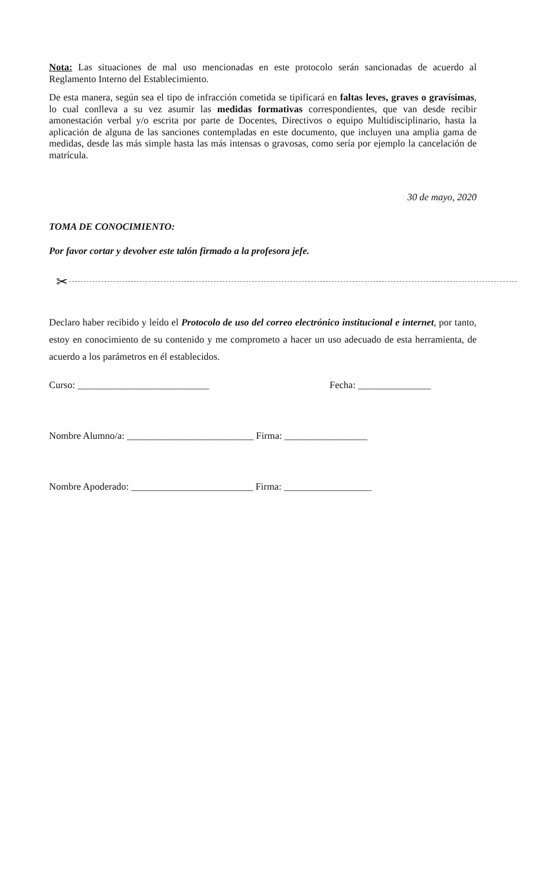Nota: Las situaciones de mal uso mencionadas en este protocolo serán sancionadas de acuerdo al Reglamento Interno del Establecimiento.
De esta manera, según sea el tipo de infracción cometida se tipificará en faltas leves, graves o gravísimas, lo cual conlleva a su vez asumir las medidas formativas correspondientes, que van desde recibir amonestación verbal y/o escrita por parte de Docentes, Directivos o equipo Multidisciplinario, hasta la aplicación de alguna de las sanciones contempladas en este documento, que incluyen una amplia gama de medidas, desde las más simple hasta las más intensas o gravosas, como sería por ejemplo la cancelación de matrícula.
30 de mayo, 2020
TOMA DE CONOCIMIENTO:
Por favor cortar y devolver este talón firmado a la profesora jefe.
✂
Declaro haber recibido y leído el Protocolo de uso del correo electrónico institucional e internet, por tanto, estoy en conocimiento de su contenido y me comprometo a hacer un uso adecuado de esta herramienta, de acuerdo a los parámetros en él establecidos.
Curso: ___________________________ Fecha: _______________
Nombre Alumno/a: __________________________ Firma: _________________
Nombre Apoderado: _________________________ Firma: __________________